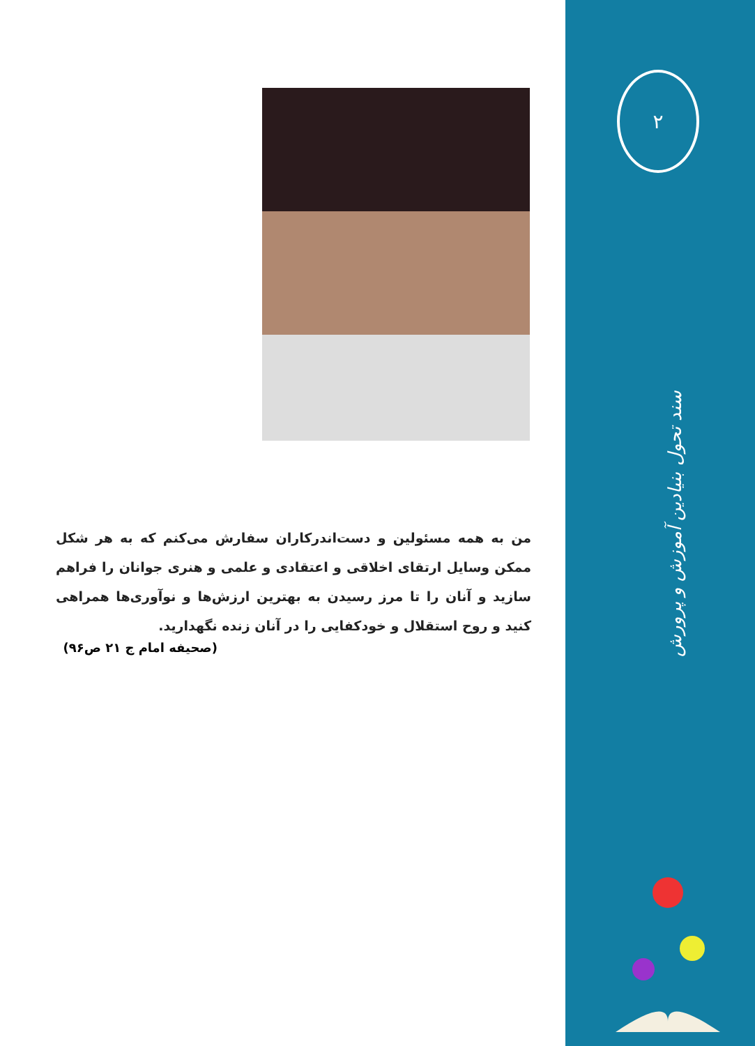من به همه مسئولین و دست‌اندرکاران سفارش می‌کنم که به هر شکل ممکن وسایل ارتقای اخلاقی و اعتقادی و علمی و هنری جوانان را فراهم سازید و آنان را تا مرز رسیدن به بهترین ارزش‌ها و نوآوری‌ها همراهی کنید و روح استقلال و خودکفایی را در آنان زنده نگهدارید.
(صحیفه امام ج ۲۱ ص۹۶)
۲
سند تحول بنیادین آموزش و پرورش